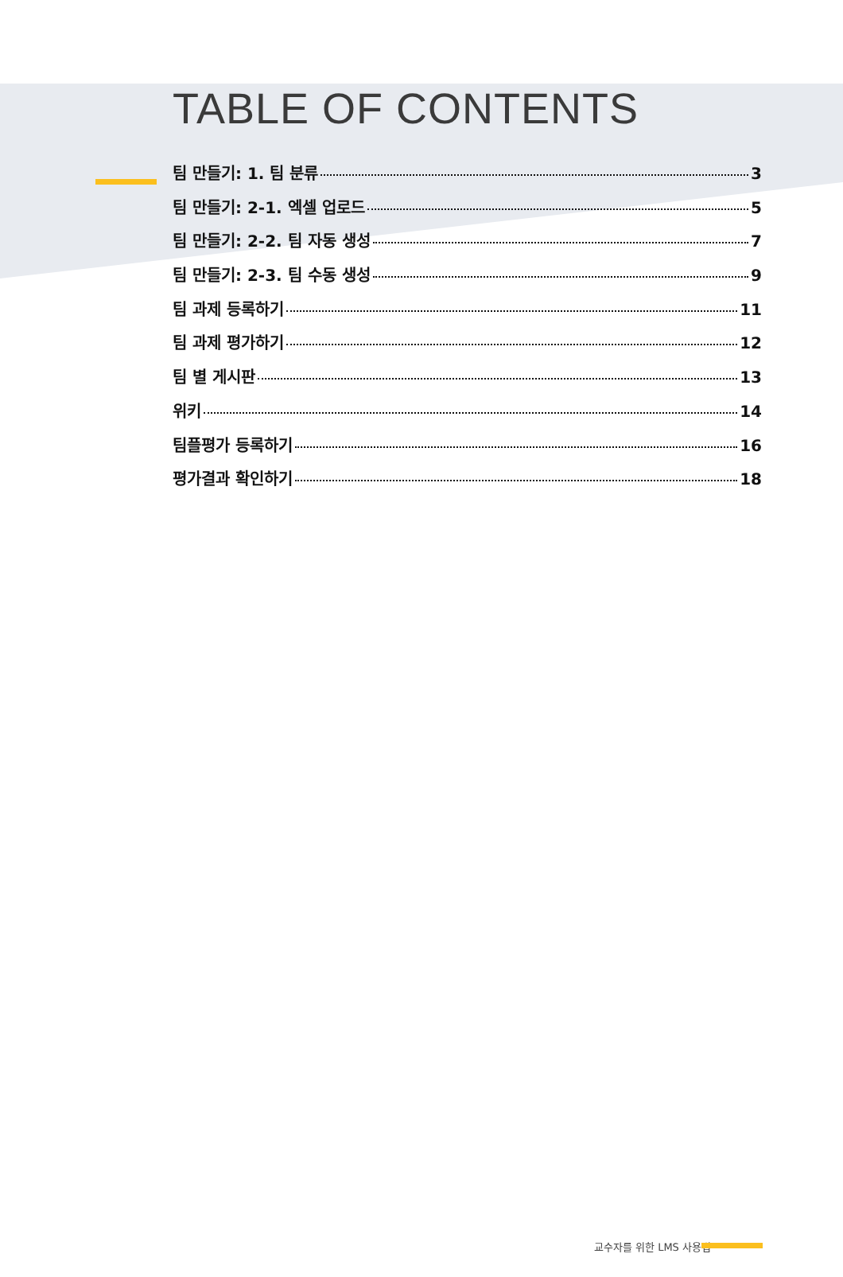TABLE OF CONTENTS
팀 만들기: 1. 팀 분류 3
팀 만들기: 2-1. 엑셀 업로드 5
팀 만들기: 2-2. 팀 자동 생성 7
팀 만들기: 2-3. 팀 수동 생성 9
팀 과제 등록하기 11
팀 과제 평가하기 12
팀 별 게시판 13
위키 14
팀플평가 등록하기 16
평가결과 확인하기 18
교수자를 위한 LMS 사용법